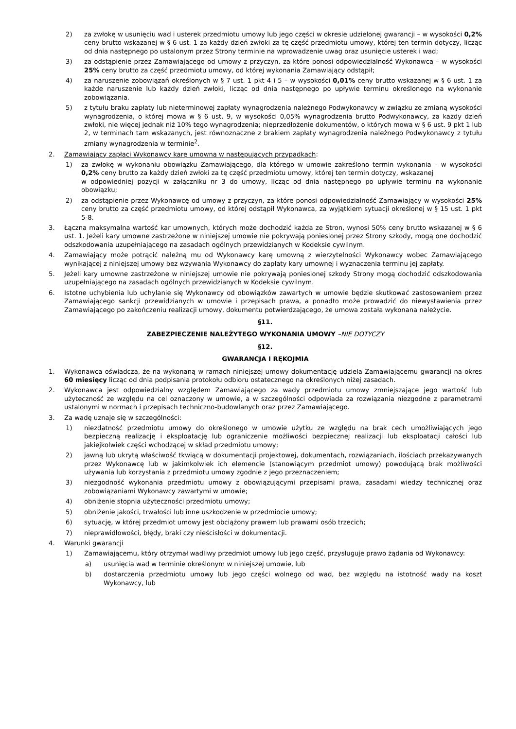2) za zwłokę w usunięciu wad i usterek przedmiotu umowy lub jego części w okresie udzielonej gwarancji – w wysokości 0,2% ceny brutto wskazanej w § 6 ust. 1 za każdy dzień zwłoki za tę część przedmiotu umowy, której ten termin dotyczy, licząc od dnia następnego po ustalonym przez Strony terminie na wprowadzenie uwag oraz usunięcie usterek i wad;
3) za odstąpienie przez Zamawiającego od umowy z przyczyn, za które ponosi odpowiedzialność Wykonawca – w wysokości 25% ceny brutto za część przedmiotu umowy, od której wykonania Zamawiający odstąpił;
4) za naruszenie zobowiązań określonych w § 7 ust. 1 pkt 4 i 5 – w wysokości 0,01% ceny brutto wskazanej w § 6 ust. 1 za każde naruszenie lub każdy dzień zwłoki, licząc od dnia następnego po upływie terminu określonego na wykonanie zobowiązania.
5) z tytułu braku zapłaty lub nieterminowej zapłaty wynagrodzenia należnego Podwykonawcy w związku ze zmianą wysokości wynagrodzenia, o której mowa w § 6 ust. 9, w wysokości 0,05% wynagrodzenia brutto Podwykonawcy, za każdy dzień zwłoki, nie więcej jednak niż 10% tego wynagrodzenia; nieprzedłożenie dokumentów, o których mowa w § 6 ust. 9 pkt 1 lub 2, w terminach tam wskazanych, jest równoznaczne z brakiem zapłaty wynagrodzenia należnego Podwykonawcy z tytułu zmiany wynagrodzenia w terminie<sup>2</sup>.
2. Zamawiający zapłaci Wykonawcy karę umowną w następujących przypadkach:
1) za zwłokę w wykonaniu obowiązku Zamawiającego, dla którego w umowie zakreślono termin wykonania – w wysokości 0,2% ceny brutto za każdy dzień zwłoki za tę część przedmiotu umowy, której ten termin dotyczy, wskazanej
w odpowiedniej pozycji w załączniku nr 3 do umowy, licząc od dnia następnego po upływie terminu na wykonanie obowiązku;
2) za odstąpienie przez Wykonawcę od umowy z przyczyn, za które ponosi odpowiedzialność Zamawiający w wysokości 25% ceny brutto za część przedmiotu umowy, od której odstąpił Wykonawca, za wyjątkiem sytuacji określonej w § 15 ust. 1 pkt 5-8.
3. Łączna maksymalna wartość kar umownych, których może dochodzić każda ze Stron, wynosi 50% ceny brutto wskazanej w § 6 ust. 1. Jeżeli kary umowne zastrzeżone w niniejszej umowie nie pokrywają poniesionej przez Strony szkody, mogą one dochodzić odszkodowania uzupełniającego na zasadach ogólnych przewidzianych w Kodeksie cywilnym.
4. Zamawiający może potrącić należną mu od Wykonawcy karę umowną z wierzytelności Wykonawcy wobec Zamawiającego wynikającej z niniejszej umowy bez wzywania Wykonawcy do zapłaty kary umownej i wyznaczenia terminu jej zapłaty.
5. Jeżeli kary umowne zastrzeżone w niniejszej umowie nie pokrywają poniesionej szkody Strony mogą dochodzić odszkodowania uzupełniającego na zasadach ogólnych przewidzianych w Kodeksie cywilnym.
6. Istotne uchybienia lub uchylanie się Wykonawcy od obowiązków zawartych w umowie będzie skutkować zastosowaniem przez Zamawiającego sankcji przewidzianych w umowie i przepisach prawa, a ponadto może prowadzić do niewystawienia przez Zamawiającego po zakończeniu realizacji umowy, dokumentu potwierdzającego, że umowa została wykonana należycie.
§11.
ZABEZPIECZENIE NALEŻYTEGO WYKONANIA UMOWY –NIE DOTYCZY
§12.
GWARANCJA I RĘKOJMIA
1. Wykonawca oświadcza, że na wykonaną w ramach niniejszej umowy dokumentację udziela Zamawiającemu gwarancji na okres 60 miesięcy licząc od dnia podpisania protokołu odbioru ostatecznego na określonych niżej zasadach.
2. Wykonawca jest odpowiedzialny względem Zamawiającego za wady przedmiotu umowy zmniejszające jego wartość lub użyteczność ze względu na cel oznaczony w umowie, a w szczególności odpowiada za rozwiązania niezgodne z parametrami ustalonymi w normach i przepisach techniczno-budowlanych oraz przez Zamawiającego.
3. Za wadę uznaje się w szczególności:
1) niezdatność przedmiotu umowy do określonego w umowie użytku ze względu na brak cech umożliwiających jego bezpieczną realizację i eksploatację lub ograniczenie możliwości bezpiecznej realizacji lub eksploatacji całości lub jakiejkolwiek części wchodzącej w skład przedmiotu umowy;
2) jawną lub ukrytą właściwość tkwiącą w dokumentacji projektowej, dokumentach, rozwiązaniach, ilościach przekazywanych przez Wykonawcę lub w jakimkolwiek ich elemencie (stanowiącym przedmiot umowy) powodującą brak możliwości używania lub korzystania z przedmiotu umowy zgodnie z jego przeznaczeniem;
3) niezgodność wykonania przedmiotu umowy z obowiązującymi przepisami prawa, zasadami wiedzy technicznej oraz zobowiązaniami Wykonawcy zawartymi w umowie;
4) obniżenie stopnia użyteczności przedmiotu umowy;
5) obniżenie jakości, trwałości lub inne uszkodzenie w przedmiocie umowy;
6) sytuację, w której przedmiot umowy jest obciążony prawem lub prawami osób trzecich;
7) nieprawidłowości, błędy, braki czy nieścisłości w dokumentacji.
4. Warunki gwarancji
1) Zamawiającemu, który otrzymał wadliwy przedmiot umowy lub jego część, przysługuje prawo żądania od Wykonawcy:
a) usunięcia wad w terminie określonym w niniejszej umowie, lub
b) dostarczenia przedmiotu umowy lub jego części wolnego od wad, bez względu na istotność wady na koszt Wykonawcy, lub